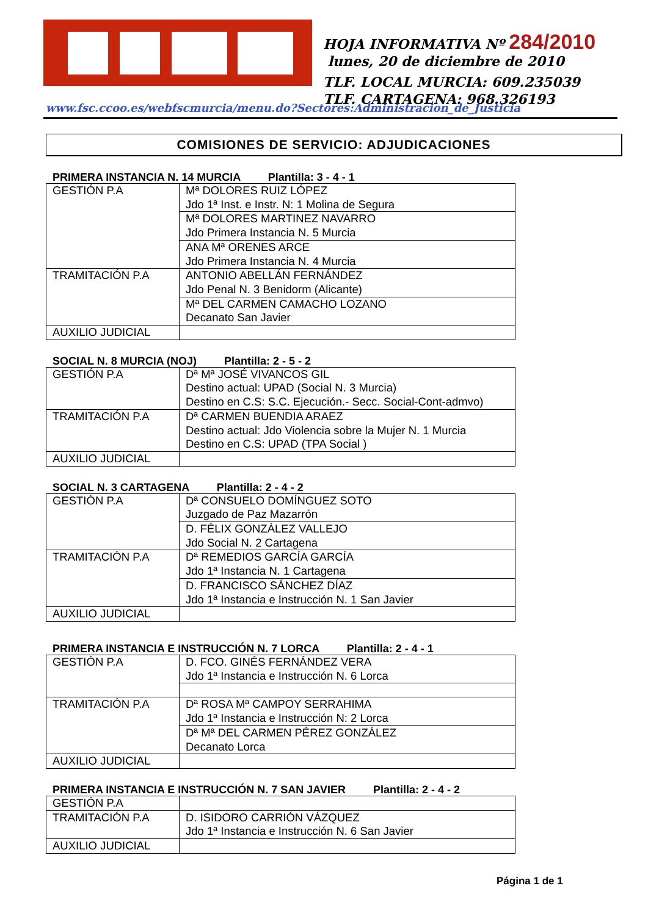HOJA INFORMATIVA Nº 284/2010
lunes, 20 de diciembre de 2010
TLF. LOCAL MURCIA: 609.235039
TLF. CARTAGENA: 968.326193
www.fsc.ccoo.es/webfscmurcia/menu.do?Sectores:Administracion_de_Justicia
COMISIONES DE SERVICIO: ADJUDICACIONES
PRIMERA INSTANCIA N. 14 MURCIA Plantilla: 3 - 4 - 1
| GESTIÓN P.A | Mª DOLORES RUIZ LÓPEZ Jdo 1ª Inst. e Instr. N: 1 Molina de Segura |
| | Mª DOLORES MARTINEZ NAVARRO Jdo Primera Instancia N. 5 Murcia |
| | ANA Mª ORENES ARCE Jdo Primera Instancia N. 4 Murcia |
| TRAMITACIÓN P.A | ANTONIO ABELLÁN FERNÁNDEZ Jdo Penal N. 3 Benidorm (Alicante) |
| | Mª DEL CARMEN CAMACHO LOZANO Decanato San Javier |
| AUXILIO JUDICIAL | |
SOCIAL N. 8 MURCIA (NOJ) Plantilla: 2 - 5 - 2
| GESTIÓN P.A | Dª Mª JOSÉ VIVANCOS GIL Destino actual: UPAD (Social N. 3 Murcia) Destino en C.S: S.C. Ejecución.- Secc. Social-Cont-admvo) |
| TRAMITACIÓN P.A | Dª CARMEN BUENDIA ARAEZ Destino actual: Jdo Violencia sobre la Mujer N. 1 Murcia Destino en C.S: UPAD (TPA Social ) |
| AUXILIO JUDICIAL | |
SOCIAL N. 3 CARTAGENA Plantilla: 2 - 4 - 2
| GESTIÓN P.A | Dª CONSUELO DOMÍNGUEZ SOTO Juzgado de Paz Mazarrón |
| | D. FÉLIX GONZÁLEZ VALLEJO Jdo Social N. 2 Cartagena |
| TRAMITACIÓN P.A | Dª REMEDIOS GARCÍA GARCÍA Jdo 1ª Instancia N. 1 Cartagena |
| | D. FRANCISCO SÁNCHEZ DÍAZ Jdo 1ª Instancia e Instrucción N. 1 San Javier |
| AUXILIO JUDICIAL | |
PRIMERA INSTANCIA E INSTRUCCIÓN N. 7 LORCA Plantilla: 2 - 4 - 1
| GESTIÓN P.A | D. FCO. GINÉS FERNÁNDEZ VERA Jdo 1ª Instancia e Instrucción N. 6 Lorca |
| TRAMITACIÓN P.A | Dª ROSA Mª CAMPOY SERRAHIMA Jdo 1ª Instancia e Instrucción N: 2 Lorca |
| | Dª Mª DEL CARMEN PÉREZ GONZÁLEZ Decanato Lorca |
| AUXILIO JUDICIAL | |
PRIMERA INSTANCIA E INSTRUCCIÓN N. 7 SAN JAVIER Plantilla: 2 - 4 - 2
| GESTIÓN P.A | |
| TRAMITACIÓN P.A | D. ISIDORO CARRIÓN VÁZQUEZ Jdo 1ª Instancia e Instrucción N. 6 San Javier |
| AUXILIO JUDICIAL | |
Página 1 de 1